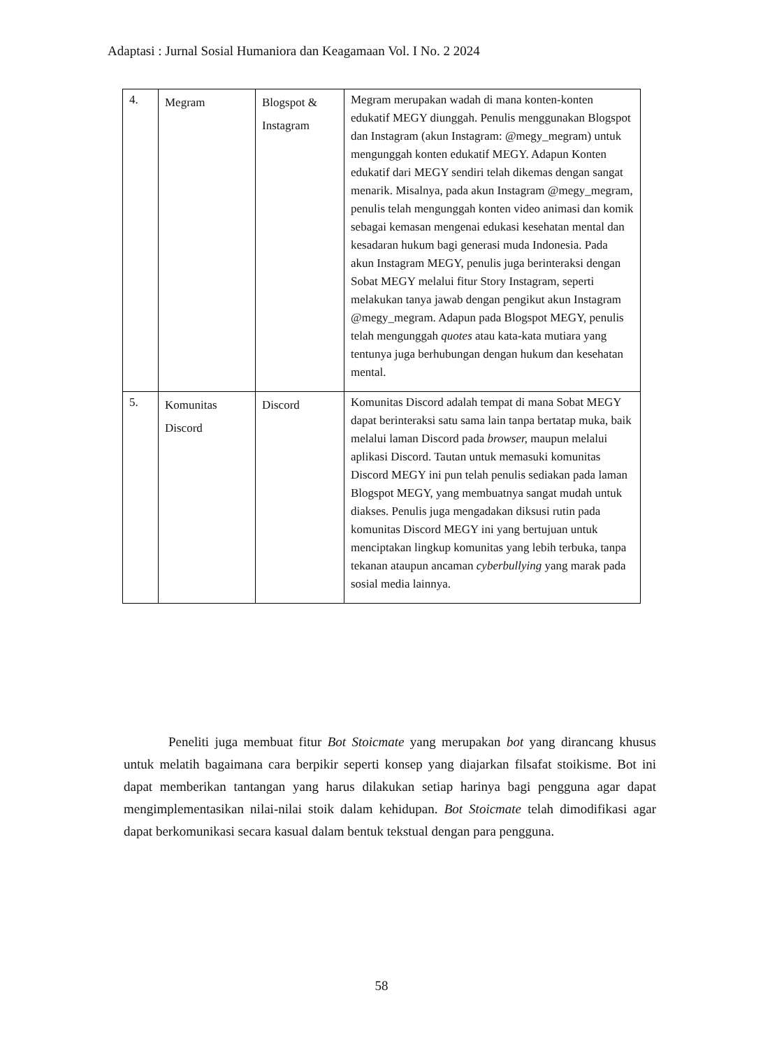Adaptasi : Jurnal Sosial Humaniora dan Keagamaan Vol. I No. 2 2024
| 4. | Megram | Blogspot & Instagram | Megram merupakan wadah di mana konten-konten edukatif MEGY diunggah. Penulis menggunakan Blogspot dan Instagram (akun Instagram: @megy_megram) untuk mengunggah konten edukatif MEGY. Adapun Konten edukatif dari MEGY sendiri telah dikemas dengan sangat menarik. Misalnya, pada akun Instagram @megy_megram, penulis telah mengunggah konten video animasi dan komik sebagai kemasan mengenai edukasi kesehatan mental dan kesadaran hukum bagi generasi muda Indonesia. Pada akun Instagram MEGY, penulis juga berinteraksi dengan Sobat MEGY melalui fitur Story Instagram, seperti melakukan tanya jawab dengan pengikut akun Instagram @megy_megram. Adapun pada Blogspot MEGY, penulis telah mengunggah quotes atau kata-kata mutiara yang tentunya juga berhubungan dengan hukum dan kesehatan mental. |
| 5. | Komunitas Discord | Discord | Komunitas Discord adalah tempat di mana Sobat MEGY dapat berinteraksi satu sama lain tanpa bertatap muka, baik melalui laman Discord pada browser, maupun melalui aplikasi Discord. Tautan untuk memasuki komunitas Discord MEGY ini pun telah penulis sediakan pada laman Blogspot MEGY, yang membuatnya sangat mudah untuk diakses. Penulis juga mengadakan diksusi rutin pada komunitas Discord MEGY ini yang bertujuan untuk menciptakan lingkup komunitas yang lebih terbuka, tanpa tekanan ataupun ancaman cyberbullying yang marak pada sosial media lainnya. |
Peneliti juga membuat fitur Bot Stoicmate yang merupakan bot yang dirancang khusus untuk melatih bagaimana cara berpikir seperti konsep yang diajarkan filsafat stoikisme. Bot ini dapat memberikan tantangan yang harus dilakukan setiap harinya bagi pengguna agar dapat mengimplementasikan nilai-nilai stoik dalam kehidupan. Bot Stoicmate telah dimodifikasi agar dapat berkomunikasi secara kasual dalam bentuk tekstual dengan para pengguna.
58